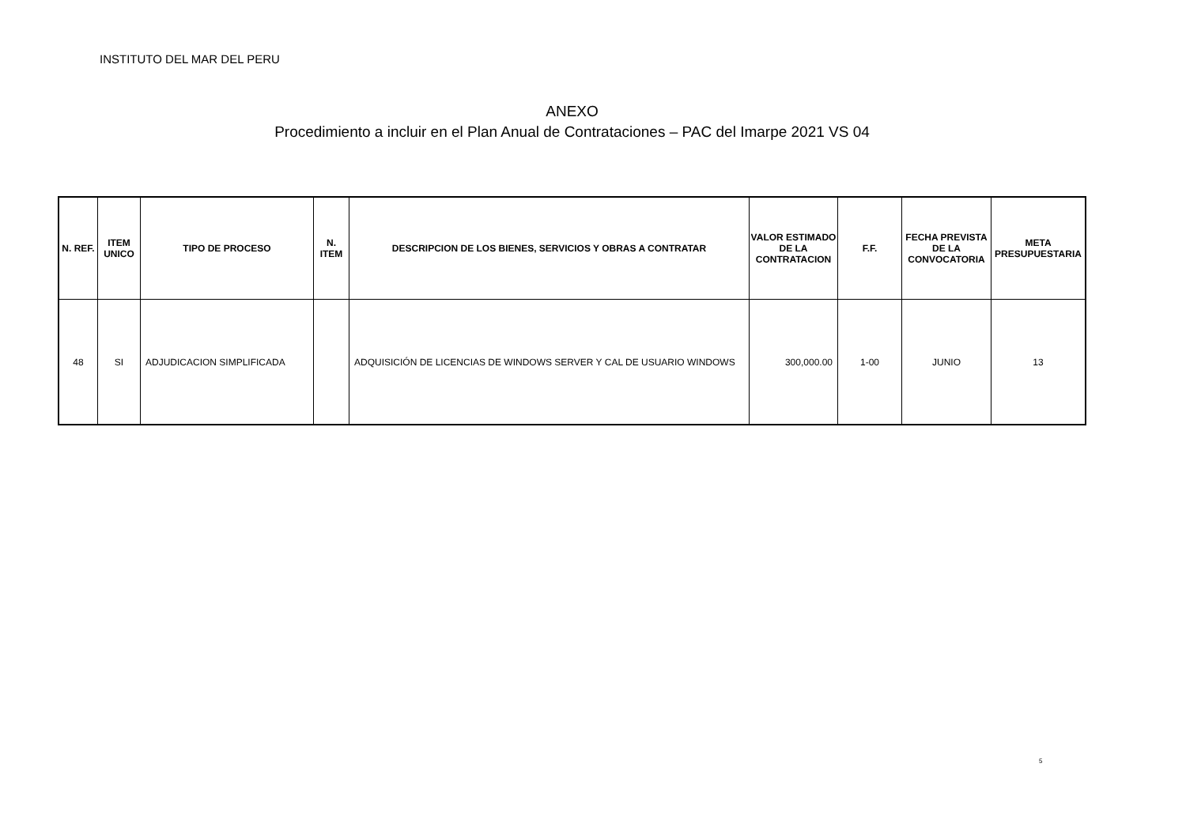INSTITUTO DEL MAR DEL PERU
ANEXO
Procedimiento a incluir en el Plan Anual de Contrataciones – PAC del Imarpe 2021 VS 04
| N. REF. | ITEM UNICO | TIPO DE PROCESO | N. ITEM | DESCRIPCION DE LOS BIENES, SERVICIOS Y OBRAS A CONTRATAR | VALOR ESTIMADO DE LA CONTRATACION | F.F. | FECHA PREVISTA DE LA CONVOCATORIA | META PRESUPUESTARIA |
| --- | --- | --- | --- | --- | --- | --- | --- | --- |
| 48 | SI | ADJUDICACION SIMPLIFICADA | | ADQUISICIÓN DE LICENCIAS DE WINDOWS SERVER Y CAL DE USUARIO WINDOWS | 300,000.00 | 1-00 | JUNIO | 13 |
5